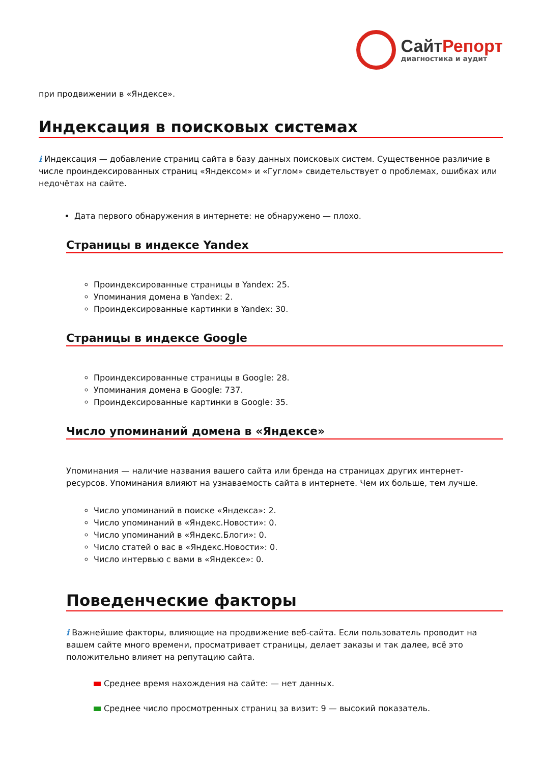СайтРепорт
диагностика и аудит
при продвижении в «Яндексе».
Индексация в поисковых системах
i Индексация — добавление страниц сайта в базу данных поисковых систем. Существенное различие в числе проиндексированных страниц «Яндексом» и «Гуглом» свидетельствует о проблемах, ошибках или недочётах на сайте.
Дата первого обнаружения в интернете: не обнаружено — плохо.
Страницы в индексе Yandex
Проиндексированные страницы в Yandex: 25.
Упоминания домена в Yandex: 2.
Проиндексированные картинки в Yandex: 30.
Страницы в индексе Google
Проиндексированные страницы в Google: 28.
Упоминания домена в Google: 737.
Проиндексированные картинки в Google: 35.
Число упоминаний домена в «Яндексе»
Упоминания — наличие названия вашего сайта или бренда на страницах других интернет-ресурсов. Упоминания влияют на узнаваемость сайта в интернете. Чем их больше, тем лучше.
Число упоминаний в поиске «Яндекса»: 2.
Число упоминаний в «Яндекс.Новости»: 0.
Число упоминаний в «Яндекс.Блоги»: 0.
Число статей о вас в «Яндекс.Новости»: 0.
Число интервью с вами в «Яндексе»: 0.
Поведенческие факторы
i Важнейшие факторы, влияющие на продвижение веб-сайта. Если пользователь проводит на вашем сайте много времени, просматривает страницы, делает заказы и так далее, всё это положительно влияет на репутацию сайта.
Среднее время нахождения на сайте: — нет данных.
Среднее число просмотренных страниц за визит: 9 — высокий показатель.